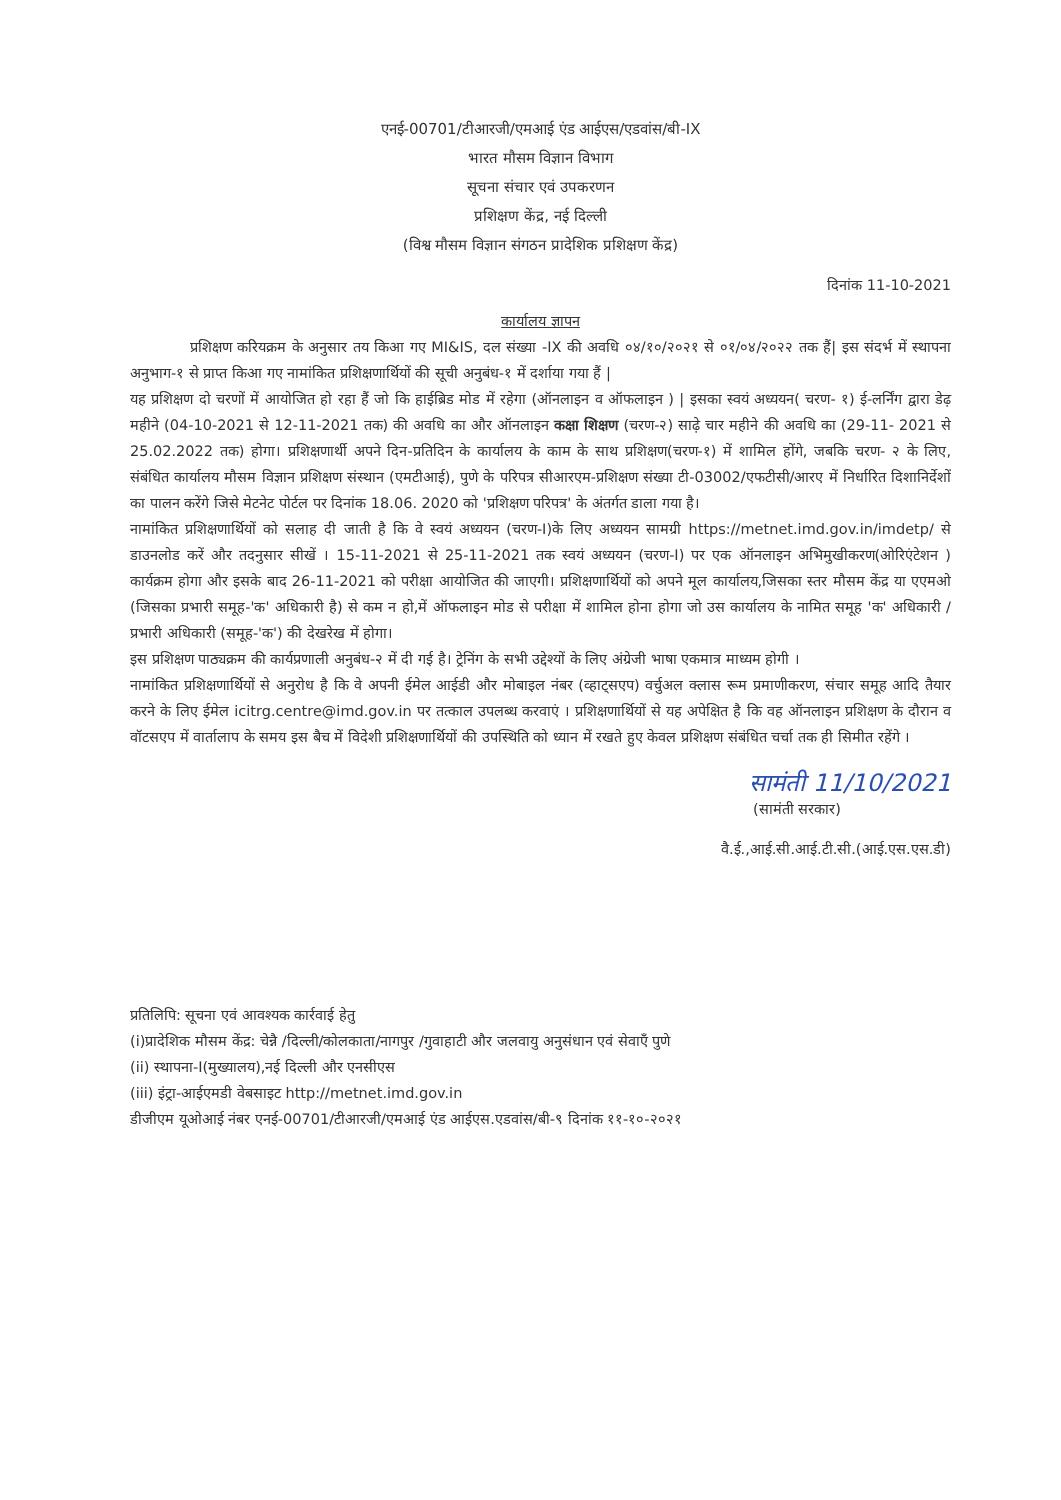एनई-00701/टीआरजी/एमआई एंड आईएस/एडवांस/बी-IX
भारत मौसम विज्ञान विभाग
सूचना संचार एवं उपकरणन
प्रशिक्षण केंद्र, नई दिल्ली
(विश्व मौसम विज्ञान संगठन प्रादेशिक प्रशिक्षण केंद्र)
दिनांक 11-10-2021
कार्यालय ज्ञापन
प्रशिक्षण करियक्रम के अनुसार तय किआ गए MI&IS, दल संख्या -IX की अवधि ०४/१०/२०२१ से ०१/०४/२०२२ तक हैं| इस संदर्भ में स्थापना अनुभाग-१ से प्राप्त किआ गए नामांकित प्रशिक्षणार्थियों की सूची अनुबंध-१ में दर्शाया गया हैं |
यह प्रशिक्षण दो चरणों में आयोजित हो रहा हैं जो कि हाईब्रिड मोड में रहेगा (ऑनलाइन व ऑफलाइन ) | इसका स्वयं अध्ययन( चरण- १) ई-लर्निंग द्वारा डेढ़ महीने (04-10-2021 से 12-11-2021 तक) की अवधि का और ऑनलाइन कक्षा शिक्षण (चरण-२) साढ़े चार महीने की अवधि का (29-11- 2021 से 25.02.2022 तक) होगा। प्रशिक्षणार्थी अपने दिन-प्रतिदिन के कार्यालय के काम के साथ प्रशिक्षण(चरण-१) में शामिल होंगे, जबकि चरण- २ के लिए, संबंधित कार्यालय मौसम विज्ञान प्रशिक्षण संस्थान (एमटीआई), पुणे के परिपत्र सीआरएम-प्रशिक्षण संख्या टी-03002/एफटीसी/आरए में निर्धारित दिशानिर्देशों का पालन करेंगे जिसे मेटनेट पोर्टल पर दिनांक 18.06. 2020 को 'प्रशिक्षण परिपत्र' के अंतर्गत डाला गया है।
नामांकित प्रशिक्षणार्थियों को सलाह दी जाती है कि वे स्वयं अध्ययन (चरण-I)के लिए अध्ययन सामग्री https://metnet.imd.gov.in/imdetp/ से डाउनलोड करें और तदनुसार सीखें । 15-11-2021 से 25-11-2021 तक स्वयं अध्ययन (चरण-I) पर एक ऑनलाइन अभिमुखीकरण(ओरिएंटेशन ) कार्यक्रम होगा और इसके बाद 26-11-2021 को परीक्षा आयोजित की जाएगी। प्रशिक्षणार्थियों को अपने मूल कार्यालय,जिसका स्तर मौसम केंद्र या एएमओ (जिसका प्रभारी समूह-'क' अधिकारी है) से कम न हो,में ऑफलाइन मोड से परीक्षा में शामिल होना होगा जो उस कार्यालय के नामित समूह 'क' अधिकारी / प्रभारी अधिकारी (समूह-'क') की देखरेख में होगा।
इस प्रशिक्षण पाठ्यक्रम की कार्यप्रणाली अनुबंध-२ में दी गई है। ट्रेनिंग के सभी उद्देश्यों के लिए अंग्रेजी भाषा एकमात्र माध्यम होगी ।
नामांकित प्रशिक्षणार्थियों से अनुरोध है कि वे अपनी ईमेल आईडी और मोबाइल नंबर (व्हाट्सएप) वर्चुअल क्लास रूम प्रमाणीकरण, संचार समूह आदि तैयार करने के लिए ईमेल icitrg.centre@imd.gov.in पर तत्काल उपलब्ध करवाएं । प्रशिक्षणार्थियों से यह अपेक्षित है कि वह ऑनलाइन प्रशिक्षण के दौरान व वॉटसएप में वार्तालाप के समय इस बैच में विदेशी प्रशिक्षणार्थियों की उपस्थिति को ध्यान में रखते हुए केवल प्रशिक्षण संबंधित चर्चा तक ही सिमीत रहेंगे ।
सामंती 11/10/2021
(सामंती सरकार)
वै.ई.,आई.सी.आई.टी.सी.(आई.एस.एस.डी)
प्रतिलिपि: सूचना एवं आवश्यक कार्रवाई हेतु
(i)प्रादेशिक मौसम केंद्र: चेन्नै /दिल्ली/कोलकाता/नागपुर /गुवाहाटी और जलवायु अनुसंधान एवं सेवाएँ पुणे
(ii) स्थापना-I(मुख्यालय),नई दिल्ली और एनसीएस
(iii) इंट्रा-आईएमडी वेबसाइट http://metnet.imd.gov.in
डीजीएम यूओआई नंबर एनई-00701/टीआरजी/एमआई एंड आईएस.एडवांस/बी-९ दिनांक ११-१०-२०२१